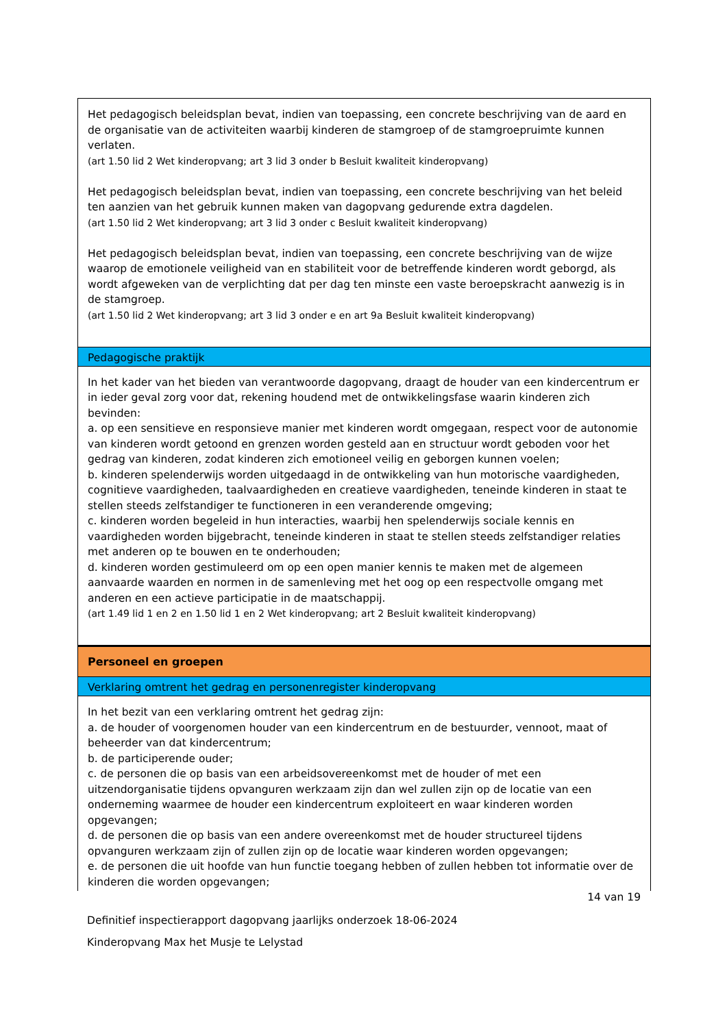Het pedagogisch beleidsplan bevat, indien van toepassing, een concrete beschrijving van de aard en de organisatie van de activiteiten waarbij kinderen de stamgroep of de stamgroepruimte kunnen verlaten.
(art 1.50 lid 2 Wet kinderopvang; art 3 lid 3 onder b Besluit kwaliteit kinderopvang)
Het pedagogisch beleidsplan bevat, indien van toepassing, een concrete beschrijving van het beleid ten aanzien van het gebruik kunnen maken van dagopvang gedurende extra dagdelen.
(art 1.50 lid 2 Wet kinderopvang; art 3 lid 3 onder c Besluit kwaliteit kinderopvang)
Het pedagogisch beleidsplan bevat, indien van toepassing, een concrete beschrijving van de wijze waarop de emotionele veiligheid van en stabiliteit voor de betreffende kinderen wordt geborgd, als wordt afgeweken van de verplichting dat per dag ten minste een vaste beroepskracht aanwezig is in de stamgroep.
(art 1.50 lid 2 Wet kinderopvang; art 3 lid 3 onder e en art 9a Besluit kwaliteit kinderopvang)
Pedagogische praktijk
In het kader van het bieden van verantwoorde dagopvang, draagt de houder van een kindercentrum er in ieder geval zorg voor dat, rekening houdend met de ontwikkelingsfase waarin kinderen zich bevinden:
a. op een sensitieve en responsieve manier met kinderen wordt omgegaan, respect voor de autonomie van kinderen wordt getoond en grenzen worden gesteld aan en structuur wordt geboden voor het gedrag van kinderen, zodat kinderen zich emotioneel veilig en geborgen kunnen voelen;
b. kinderen spelenderwijs worden uitgedaagd in de ontwikkeling van hun motorische vaardigheden, cognitieve vaardigheden, taalvaardigheden en creatieve vaardigheden, teneinde kinderen in staat te stellen steeds zelfstandiger te functioneren in een veranderende omgeving;
c. kinderen worden begeleid in hun interacties, waarbij hen spelenderwijs sociale kennis en vaardigheden worden bijgebracht, teneinde kinderen in staat te stellen steeds zelfstandiger relaties met anderen op te bouwen en te onderhouden;
d. kinderen worden gestimuleerd om op een open manier kennis te maken met de algemeen aanvaarde waarden en normen in de samenleving met het oog op een respectvolle omgang met anderen en een actieve participatie in de maatschappij.
(art 1.49 lid 1 en 2 en 1.50 lid 1 en 2 Wet kinderopvang; art 2 Besluit kwaliteit kinderopvang)
Personeel en groepen
Verklaring omtrent het gedrag en personenregister kinderopvang
In het bezit van een verklaring omtrent het gedrag zijn:
a. de houder of voorgenomen houder van een kindercentrum en de bestuurder, vennoot, maat of beheerder van dat kindercentrum;
b. de participerende ouder;
c. de personen die op basis van een arbeidsovereenkomst met de houder of met een uitzendorganisatie tijdens opvanguren werkzaam zijn dan wel zullen zijn op de locatie van een onderneming waarmee de houder een kindercentrum exploiteert en waar kinderen worden opgevangen;
d. de personen die op basis van een andere overeenkomst met de houder structureel tijdens opvanguren werkzaam zijn of zullen zijn op de locatie waar kinderen worden opgevangen;
e. de personen die uit hoofde van hun functie toegang hebben of zullen hebben tot informatie over de kinderen die worden opgevangen;
14 van 19
Definitief inspectierapport dagopvang jaarlijks onderzoek 18-06-2024
Kinderopvang Max het Musje te Lelystad